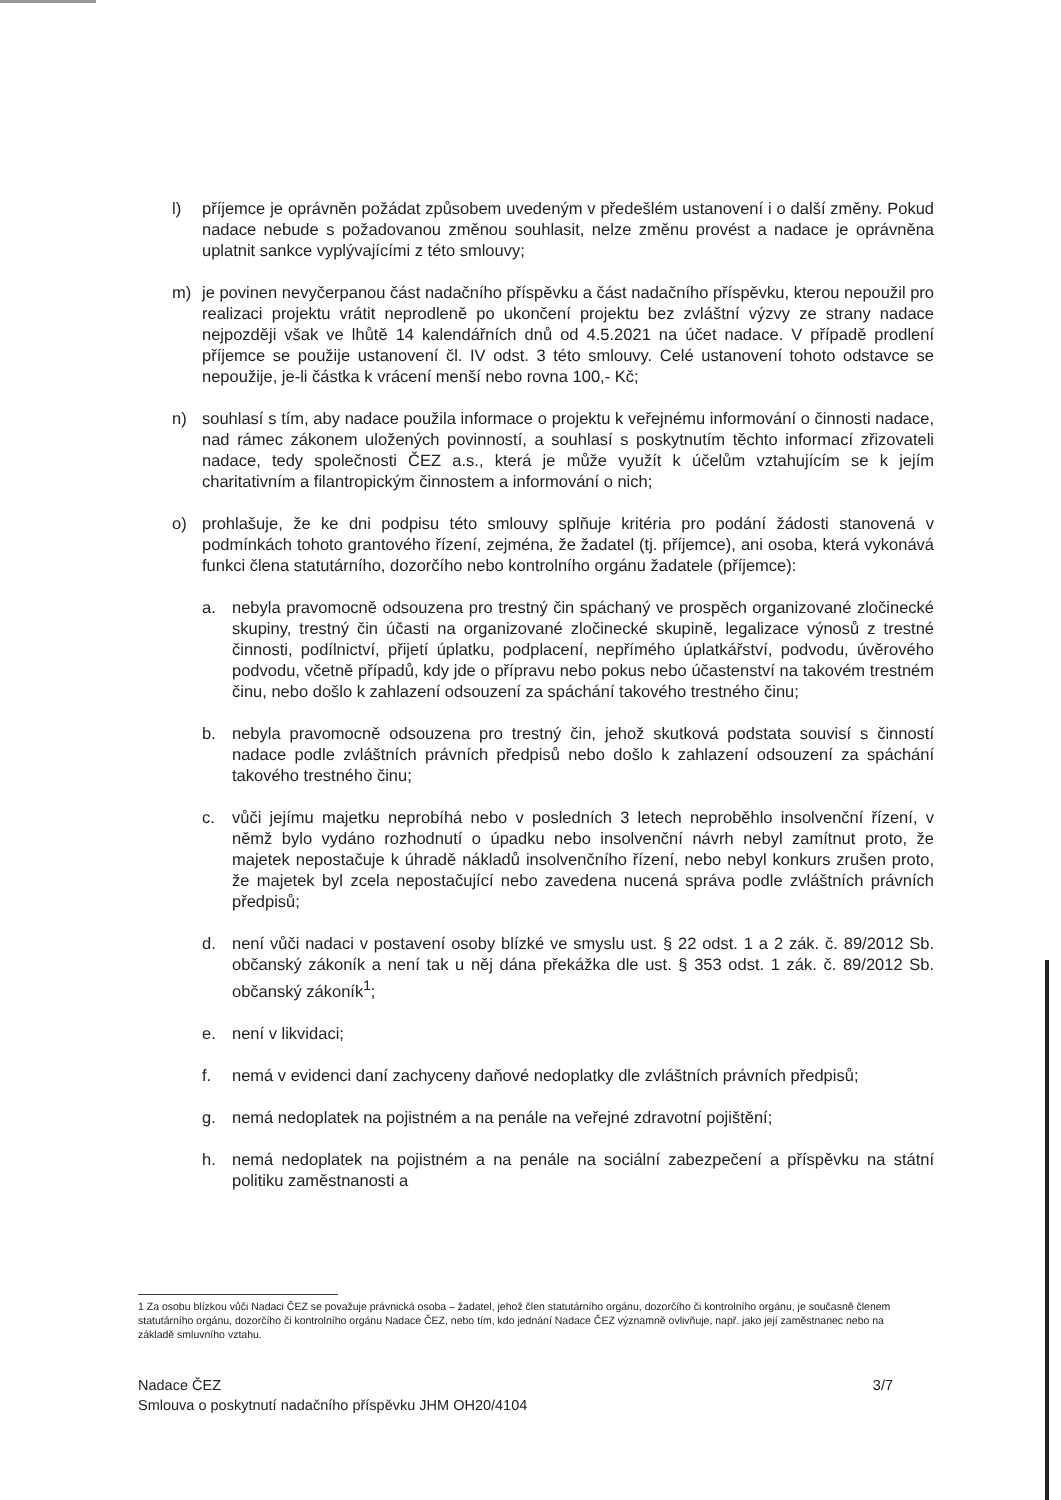l) příjemce je oprávněn požádat způsobem uvedeným v předešlém ustanovení i o další změny. Pokud nadace nebude s požadovanou změnou souhlasit, nelze změnu provést a nadace je oprávněna uplatnit sankce vyplývajícími z této smlouvy;
m) je povinen nevyčerpanou část nadačního příspěvku a část nadačního příspěvku, kterou nepoužil pro realizaci projektu vrátit neprodleně po ukončení projektu bez zvláštní výzvy ze strany nadace nejpozději však ve lhůtě 14 kalendářních dnů od 4.5.2021 na účet nadace. V případě prodlení příjemce se použije ustanovení čl. IV odst. 3 této smlouvy. Celé ustanovení tohoto odstavce se nepoužije, je-li částka k vrácení menší nebo rovna 100,- Kč;
n) souhlasí s tím, aby nadace použila informace o projektu k veřejnému informování o činnosti nadace, nad rámec zákonem uložených povinností, a souhlasí s poskytnutím těchto informací zřizovateli nadace, tedy společnosti ČEZ a.s., která je může využít k účelům vztahujícím se k jejím charitativním a filantropickým činnostem a informování o nich;
o) prohlašuje, že ke dni podpisu této smlouvy splňuje kritéria pro podání žádosti stanovená v podmínkách tohoto grantového řízení, zejména, že žadatel (tj. příjemce), ani osoba, která vykonává funkci člena statutárního, dozorčího nebo kontrolního orgánu žadatele (příjemce):
a. nebyla pravomocně odsouzena pro trestný čin spáchaný ve prospěch organizované zločinecké skupiny, trestný čin účasti na organizované zločinecké skupině, legalizace výnosů z trestné činnosti, podílnictví, přijetí úplatku, podplacení, nepřímého úplatkářství, podvodu, úvěrového podvodu, včetně případů, kdy jde o přípravu nebo pokus nebo účastenství na takovém trestném činu, nebo došlo k zahlazení odsouzení za spáchání takového trestného činu;
b. nebyla pravomocně odsouzena pro trestný čin, jehož skutková podstata souvisí s činností nadace podle zvláštních právních předpisů nebo došlo k zahlazení odsouzení za spáchání takového trestného činu;
c. vůči jejímu majetku neprobíhá nebo v posledních 3 letech neproběhlo insolvenční řízení, v němž bylo vydáno rozhodnutí o úpadku nebo insolvenční návrh nebyl zamítnut proto, že majetek nepostačuje k úhradě nákladů insolvenčního řízení, nebo nebyl konkurs zrušen proto, že majetek byl zcela nepostačující nebo zavedena nucená správa podle zvláštních právních předpisů;
d. není vůči nadaci v postavení osoby blízké ve smyslu ust. § 22 odst. 1 a 2 zák. č. 89/2012 Sb. občanský zákoník a není tak u něj dána překážka dle ust. § 353 odst. 1 zák. č. 89/2012 Sb. občanský zákoník<sup>1</sup>;
e. není v likvidaci;
f. nemá v evidenci daní zachyceny daňové nedoplatky dle zvláštních právních předpisů;
g. nemá nedoplatek na pojistném a na penále na veřejné zdravotní pojištění;
h. nemá nedoplatek na pojistném a na penále na sociální zabezpečení a příspěvku na státní politiku zaměstnanosti a
1 Za osobu blízkou vůči Nadaci ČEZ se považuje právnická osoba – žadatel, jehož člen statutárního orgánu, dozorčího či kontrolního orgánu, je současně členem statutárního orgánu, dozorčího či kontrolního orgánu Nadace ČEZ, nebo tím, kdo jednání Nadace ČEZ významně ovlivňuje, např. jako její zaměstnanec nebo na základě smluvního vztahu.
Nadace ČEZ 3/7
Smlouva o poskytnutí nadačního příspěvku JHM OH20/4104